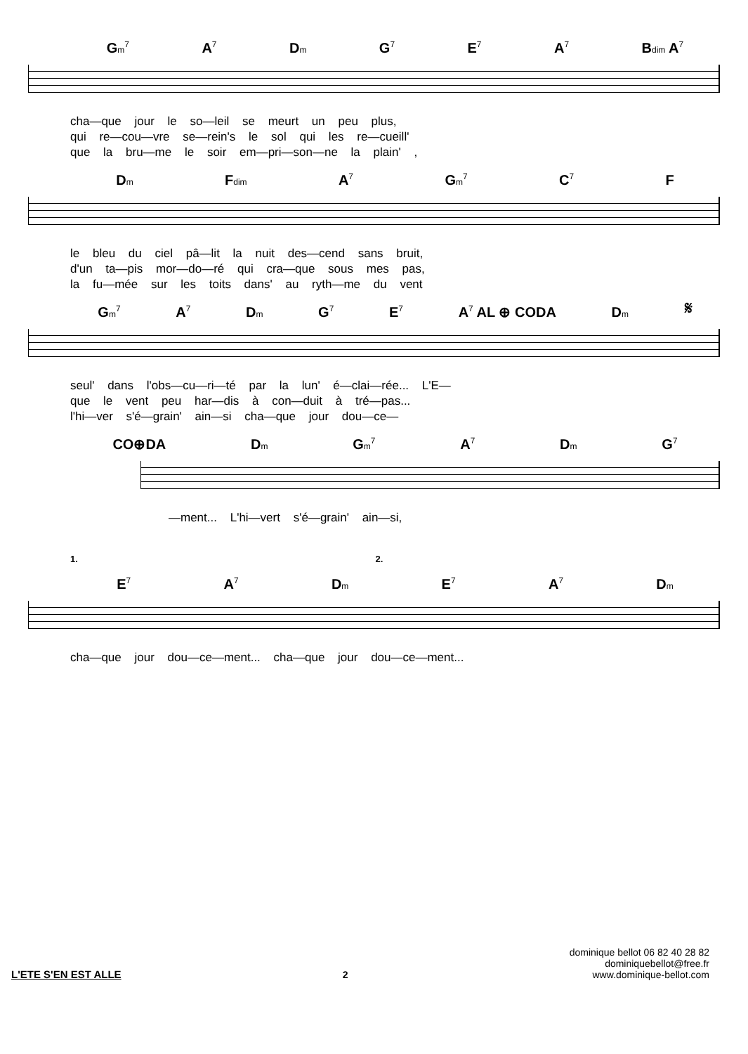Gm<sup>7</sup> A<sup>7</sup> Dm G<sup>7</sup> E<sup>7</sup> A<sup>7</sup> Bdim A<sup>7</sup>
cha—que jour le so—leil se meurt un peu plus,
qui re—cou—vre se—rein's le sol qui les re—cueill'
que la bru—me le soir em—pri—son—ne la plain' ,
Dm Fdim A<sup>7</sup> Gm<sup>7</sup> C<sup>7</sup> F
le bleu du ciel pâ—lit la nuit des—cend sans bruit,
d'un ta—pis mor—do—ré qui cra—que sous mes pas,
la fu—mée sur les toits dans' au ryth—me du vent
Gm<sup>7</sup> A<sup>7</sup> Dm G<sup>7</sup> E<sup>7</sup> A<sup>7</sup> AL ⊕ CODA Dm 𝄋
seul' dans l'obs—cu—ri—té par la lun' é—clai—rée... L'E—
que le vent peu har—dis à con—duit à tré—pas...
l'hi—ver s'é—grain' ain—si cha—que jour dou—ce—
CO⊕DA Dm Gm<sup>7</sup> A<sup>7</sup> Dm G<sup>7</sup>
—ment... L'hi—vert s'é—grain' ain—si,
1. 2.
E<sup>7</sup> A<sup>7</sup> Dm E<sup>7</sup> A<sup>7</sup> Dm
cha—que jour dou—ce—ment... cha—que jour dou—ce—ment...
L'ETE S'EN EST ALLE 2
dominique bellot 06 82 40 28 82
dominiquebellot@free.fr
www.dominique-bellot.com